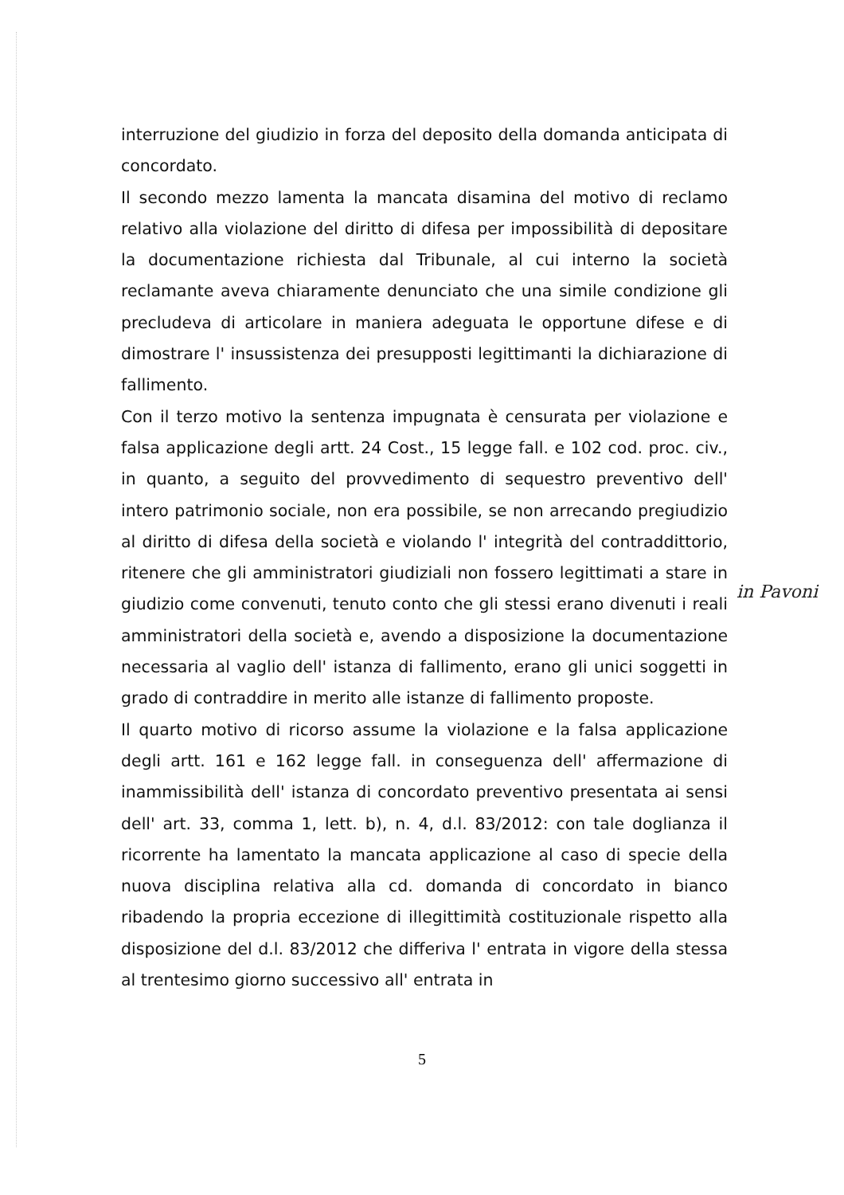interruzione del giudizio in forza del deposito della domanda anticipata di concordato.
Il secondo mezzo lamenta la mancata disamina del motivo di reclamo relativo alla violazione del diritto di difesa per impossibilità di depositare la documentazione richiesta dal Tribunale, al cui interno la società reclamante aveva chiaramente denunciato che una simile condizione gli precludeva di articolare in maniera adeguata le opportune difese e di dimostrare l' insussistenza dei presupposti legittimanti la dichiarazione di fallimento.
Con il terzo motivo la sentenza impugnata è censurata per violazione e falsa applicazione degli artt. 24 Cost., 15 legge fall. e 102 cod. proc. civ., in quanto, a seguito del provvedimento di sequestro preventivo dell' intero patrimonio sociale, non era possibile, se non arrecando pregiudizio al diritto di difesa della società e violando l' integrità del contraddittorio, ritenere che gli amministratori giudiziali non fossero legittimati a stare in giudizio come convenuti, tenuto conto che gli stessi erano divenuti i reali amministratori della società e, avendo a disposizione la documentazione necessaria al vaglio dell' istanza di fallimento, erano gli unici soggetti in grado di contraddire in merito alle istanze di fallimento proposte.
Il quarto motivo di ricorso assume la violazione e la falsa applicazione degli artt. 161 e 162 legge fall. in conseguenza dell' affermazione di inammissibilità dell' istanza di concordato preventivo presentata ai sensi dell' art. 33, comma 1, lett. b), n. 4, d.l. 83/2012: con tale doglianza il ricorrente ha lamentato la mancata applicazione al caso di specie della nuova disciplina relativa alla cd. domanda di concordato in bianco ribadendo la propria eccezione di illegittimità costituzionale rispetto alla disposizione del d.l. 83/2012 che differiva l' entrata in vigore della stessa al trentesimo giorno successivo all' entrata in
in Pavoni
5